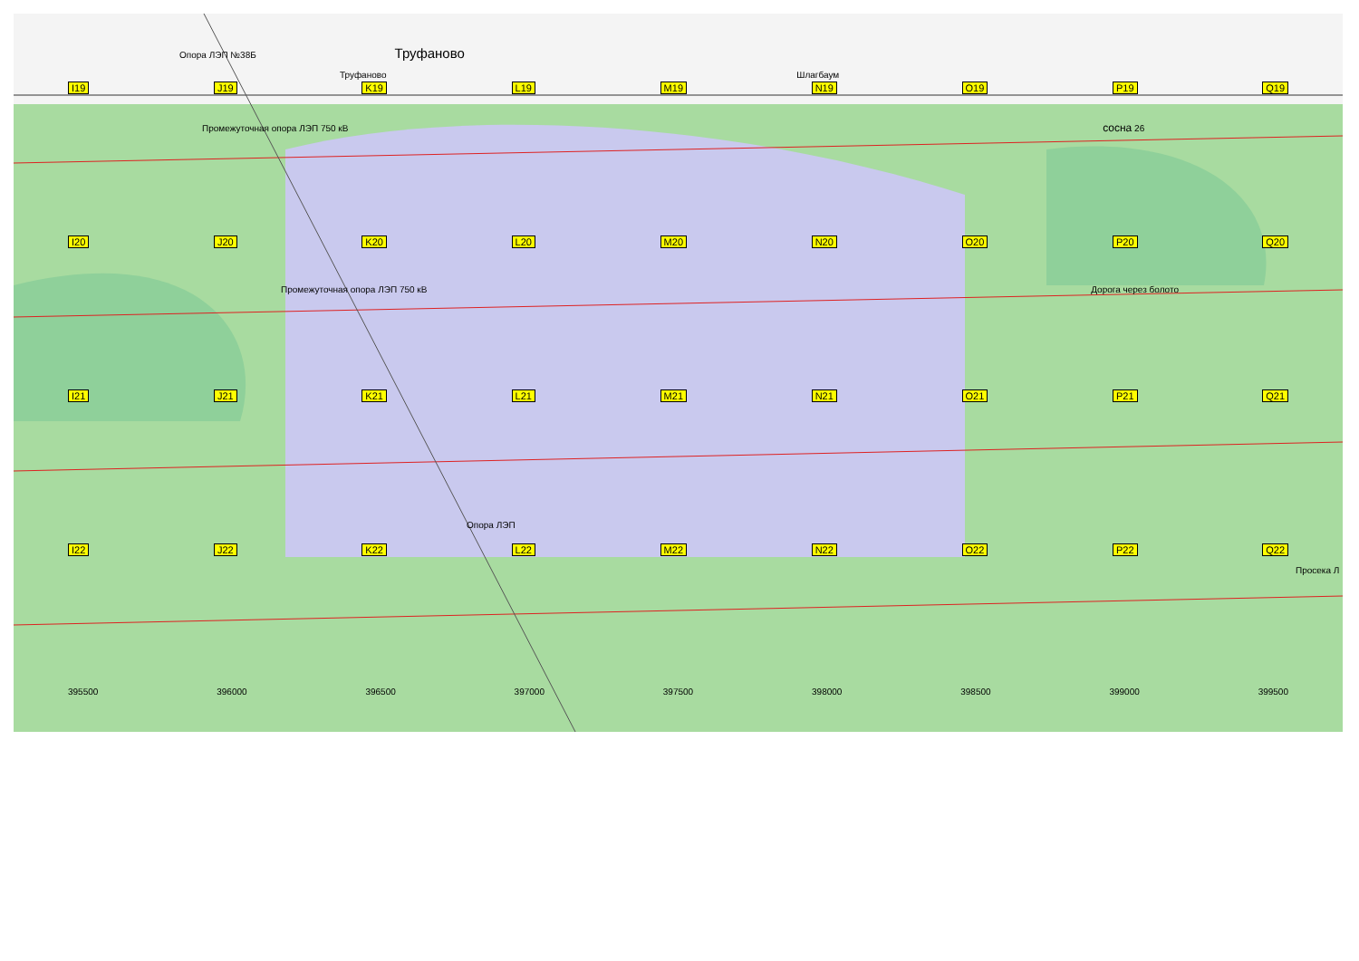Опора ЛЭП №38Б Труфаново
Труфаново Шлагбаум
I19 J19 K19 L19 M19 N19 O19 P19 Q19
Промежуточная опора ЛЭП 750 кВ сосна 26
I20 J20 K20 L20 M20 N20 O20 P20 Q20
Промежуточная опора ЛЭП 750 кВ Дорога через болото
I21 J21 K21 L21 M21 N21 O21 P21 Q21
Опора ЛЭП
I22 J22 K22 L22 M22 N22 O22 P22 Q22
Просека Л
395500 396000 396500 397000 397500 398000 398500 399000 399500